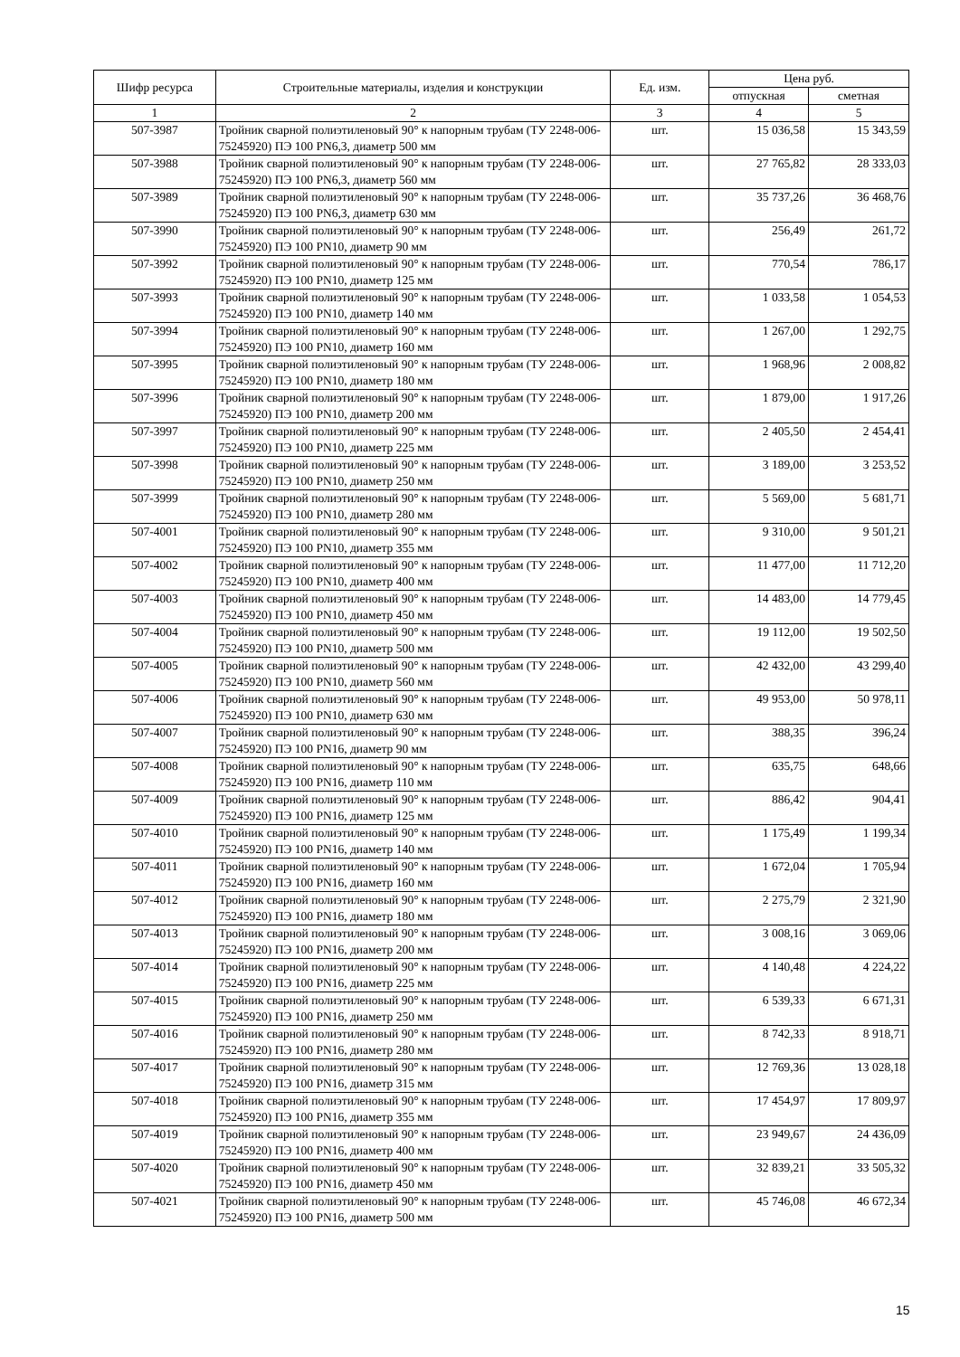| Шифр ресурса | Строительные материалы, изделия и конструкции | Ед. изм. | Цена руб. | |
| --- | --- | --- | --- | --- |
| | | | отпускная | сметная |
| 1 | 2 | 3 | 4 | 5 |
| 507-3987 | Тройник сварной полиэтиленовый 90° к напорным трубам (ТУ 2248-006-75245920) ПЭ 100 PN6,3, диаметр 500 мм | шт. | 15 036,58 | 15 343,59 |
| 507-3988 | Тройник сварной полиэтиленовый 90° к напорным трубам (ТУ 2248-006-75245920) ПЭ 100 PN6,3, диаметр 560 мм | шт. | 27 765,82 | 28 333,03 |
| 507-3989 | Тройник сварной полиэтиленовый 90° к напорным трубам (ТУ 2248-006-75245920) ПЭ 100 PN6,3, диаметр 630 мм | шт. | 35 737,26 | 36 468,76 |
| 507-3990 | Тройник сварной полиэтиленовый 90° к напорным трубам (ТУ 2248-006-75245920) ПЭ 100 PN10, диаметр 90 мм | шт. | 256,49 | 261,72 |
| 507-3992 | Тройник сварной полиэтиленовый 90° к напорным трубам (ТУ 2248-006-75245920) ПЭ 100 PN10, диаметр 125 мм | шт. | 770,54 | 786,17 |
| 507-3993 | Тройник сварной полиэтиленовый 90° к напорным трубам (ТУ 2248-006-75245920) ПЭ 100 PN10, диаметр 140 мм | шт. | 1 033,58 | 1 054,53 |
| 507-3994 | Тройник сварной полиэтиленовый 90° к напорным трубам (ТУ 2248-006-75245920) ПЭ 100 PN10, диаметр 160 мм | шт. | 1 267,00 | 1 292,75 |
| 507-3995 | Тройник сварной полиэтиленовый 90° к напорным трубам (ТУ 2248-006-75245920) ПЭ 100 PN10, диаметр 180 мм | шт. | 1 968,96 | 2 008,82 |
| 507-3996 | Тройник сварной полиэтиленовый 90° к напорным трубам (ТУ 2248-006-75245920) ПЭ 100 PN10, диаметр 200 мм | шт. | 1 879,00 | 1 917,26 |
| 507-3997 | Тройник сварной полиэтиленовый 90° к напорным трубам (ТУ 2248-006-75245920) ПЭ 100 PN10, диаметр 225 мм | шт. | 2 405,50 | 2 454,41 |
| 507-3998 | Тройник сварной полиэтиленовый 90° к напорным трубам (ТУ 2248-006-75245920) ПЭ 100 PN10, диаметр 250 мм | шт. | 3 189,00 | 3 253,52 |
| 507-3999 | Тройник сварной полиэтиленовый 90° к напорным трубам (ТУ 2248-006-75245920) ПЭ 100 PN10, диаметр 280 мм | шт. | 5 569,00 | 5 681,71 |
| 507-4001 | Тройник сварной полиэтиленовый 90° к напорным трубам (ТУ 2248-006-75245920) ПЭ 100 PN10, диаметр 355 мм | шт. | 9 310,00 | 9 501,21 |
| 507-4002 | Тройник сварной полиэтиленовый 90° к напорным трубам (ТУ 2248-006-75245920) ПЭ 100 PN10, диаметр 400 мм | шт. | 11 477,00 | 11 712,20 |
| 507-4003 | Тройник сварной полиэтиленовый 90° к напорным трубам (ТУ 2248-006-75245920) ПЭ 100 PN10, диаметр 450 мм | шт. | 14 483,00 | 14 779,45 |
| 507-4004 | Тройник сварной полиэтиленовый 90° к напорным трубам (ТУ 2248-006-75245920) ПЭ 100 PN10, диаметр 500 мм | шт. | 19 112,00 | 19 502,50 |
| 507-4005 | Тройник сварной полиэтиленовый 90° к напорным трубам (ТУ 2248-006-75245920) ПЭ 100 PN10, диаметр 560 мм | шт. | 42 432,00 | 43 299,40 |
| 507-4006 | Тройник сварной полиэтиленовый 90° к напорным трубам (ТУ 2248-006-75245920) ПЭ 100 PN10, диаметр 630 мм | шт. | 49 953,00 | 50 978,11 |
| 507-4007 | Тройник сварной полиэтиленовый 90° к напорным трубам (ТУ 2248-006-75245920) ПЭ 100 PN16, диаметр 90 мм | шт. | 388,35 | 396,24 |
| 507-4008 | Тройник сварной полиэтиленовый 90° к напорным трубам (ТУ 2248-006-75245920) ПЭ 100 PN16, диаметр 110 мм | шт. | 635,75 | 648,66 |
| 507-4009 | Тройник сварной полиэтиленовый 90° к напорным трубам (ТУ 2248-006-75245920) ПЭ 100 PN16, диаметр 125 мм | шт. | 886,42 | 904,41 |
| 507-4010 | Тройник сварной полиэтиленовый 90° к напорным трубам (ТУ 2248-006-75245920) ПЭ 100 PN16, диаметр 140 мм | шт. | 1 175,49 | 1 199,34 |
| 507-4011 | Тройник сварной полиэтиленовый 90° к напорным трубам (ТУ 2248-006-75245920) ПЭ 100 PN16, диаметр 160 мм | шт. | 1 672,04 | 1 705,94 |
| 507-4012 | Тройник сварной полиэтиленовый 90° к напорным трубам (ТУ 2248-006-75245920) ПЭ 100 PN16, диаметр 180 мм | шт. | 2 275,79 | 2 321,90 |
| 507-4013 | Тройник сварной полиэтиленовый 90° к напорным трубам (ТУ 2248-006-75245920) ПЭ 100 PN16, диаметр 200 мм | шт. | 3 008,16 | 3 069,06 |
| 507-4014 | Тройник сварной полиэтиленовый 90° к напорным трубам (ТУ 2248-006-75245920) ПЭ 100 PN16, диаметр 225 мм | шт. | 4 140,48 | 4 224,22 |
| 507-4015 | Тройник сварной полиэтиленовый 90° к напорным трубам (ТУ 2248-006-75245920) ПЭ 100 PN16, диаметр 250 мм | шт. | 6 539,33 | 6 671,31 |
| 507-4016 | Тройник сварной полиэтиленовый 90° к напорным трубам (ТУ 2248-006-75245920) ПЭ 100 PN16, диаметр 280 мм | шт. | 8 742,33 | 8 918,71 |
| 507-4017 | Тройник сварной полиэтиленовый 90° к напорным трубам (ТУ 2248-006-75245920) ПЭ 100 PN16, диаметр 315 мм | шт. | 12 769,36 | 13 028,18 |
| 507-4018 | Тройник сварной полиэтиленовый 90° к напорным трубам (ТУ 2248-006-75245920) ПЭ 100 PN16, диаметр 355 мм | шт. | 17 454,97 | 17 809,97 |
| 507-4019 | Тройник сварной полиэтиленовый 90° к напорным трубам (ТУ 2248-006-75245920) ПЭ 100 PN16, диаметр 400 мм | шт. | 23 949,67 | 24 436,09 |
| 507-4020 | Тройник сварной полиэтиленовый 90° к напорным трубам (ТУ 2248-006-75245920) ПЭ 100 PN16, диаметр 450 мм | шт. | 32 839,21 | 33 505,32 |
| 507-4021 | Тройник сварной полиэтиленовый 90° к напорным трубам (ТУ 2248-006-75245920) ПЭ 100 PN16, диаметр 500 мм | шт. | 45 746,08 | 46 672,34 |
15